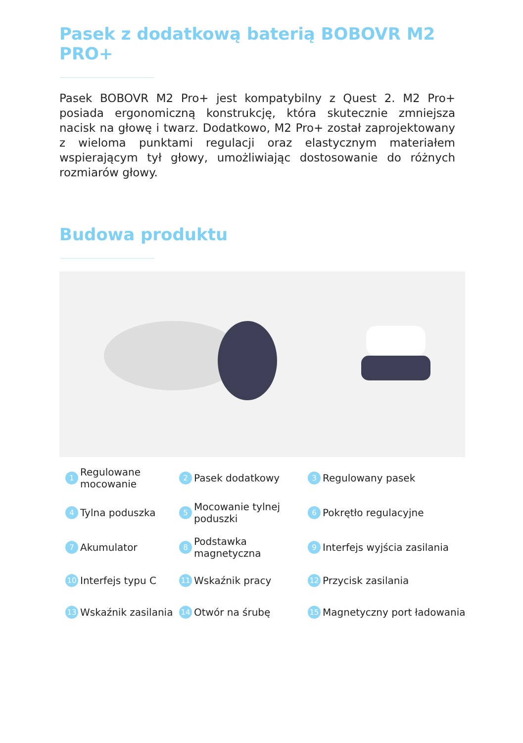Pasek z dodatkową baterią BOBOVR M2 PRO+
Pasek BOBOVR M2 Pro+ jest kompatybilny z Quest 2. M2 Pro+ posiada ergonomiczną konstrukcję, która skutecznie zmniejsza nacisk na głowę i twarz. Dodatkowo, M2 Pro+ został zaprojektowany z wieloma punktami regulacji oraz elastycznym materiałem wspierającym tył głowy, umożliwiając dostosowanie do różnych rozmiarów głowy.
Budowa produktu
1 Regulowane mocowanie
2 Pasek dodatkowy
3 Regulowany pasek
4 Tylna poduszka
5 Mocowanie tylnej poduszki
6 Pokrętło regulacyjne
7 Akumulator
8 Podstawka magnetyczna
9 Interfejs wyjścia zasilania
10 Interfejs typu C
11 Wskaźnik pracy
12 Przycisk zasilania
13 Wskaźnik zasilania
14 Otwór na śrubę
15 Magnetyczny port ładowania